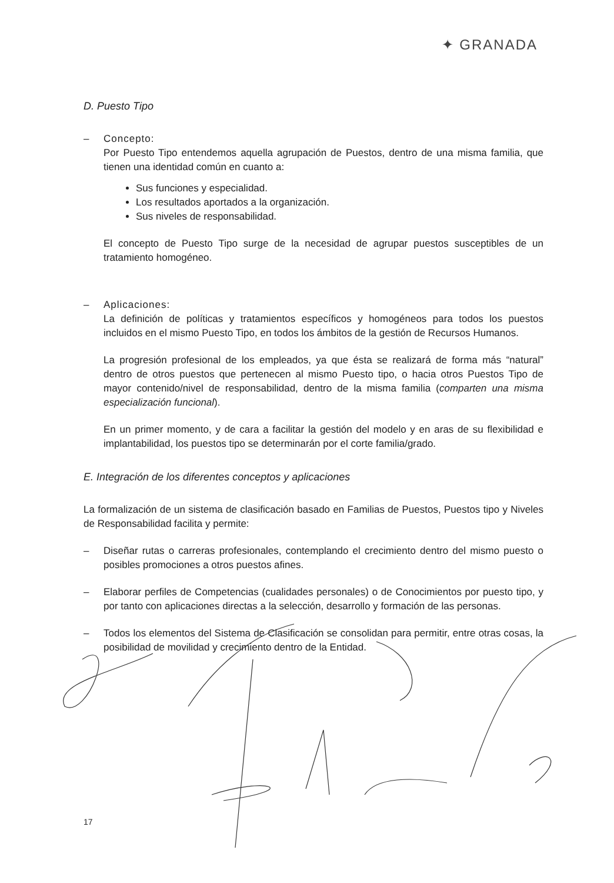✦ GRANADA
D. Puesto Tipo
– Concepto:
Por Puesto Tipo entendemos aquella agrupación de Puestos, dentro de una misma familia, que tienen una identidad común en cuanto a:
Sus funciones y especialidad.
Los resultados aportados a la organización.
Sus niveles de responsabilidad.
El concepto de Puesto Tipo surge de la necesidad de agrupar puestos susceptibles de un tratamiento homogéneo.
– Aplicaciones:
La definición de políticas y tratamientos específicos y homogéneos para todos los puestos incluidos en el mismo Puesto Tipo, en todos los ámbitos de la gestión de Recursos Humanos.
La progresión profesional de los empleados, ya que ésta se realizará de forma más “natural” dentro de otros puestos que pertenecen al mismo Puesto tipo, o hacia otros Puestos Tipo de mayor contenido/nivel de responsabilidad, dentro de la misma familia (comparten una misma especialización funcional).
En un primer momento, y de cara a facilitar la gestión del modelo y en aras de su flexibilidad e implantabilidad, los puestos tipo se determinarán por el corte familia/grado.
E. Integración de los diferentes conceptos y aplicaciones
La formalización de un sistema de clasificación basado en Familias de Puestos, Puestos tipo y Niveles de Responsabilidad facilita y permite:
– Diseñar rutas o carreras profesionales, contemplando el crecimiento dentro del mismo puesto o posibles promociones a otros puestos afines.
– Elaborar perfiles de Competencias (cualidades personales) o de Conocimientos por puesto tipo, y por tanto con aplicaciones directas a la selección, desarrollo y formación de las personas.
– Todos los elementos del Sistema de Clasificación se consolidan para permitir, entre otras cosas, la posibilidad de movilidad y crecimiento dentro de la Entidad.
17